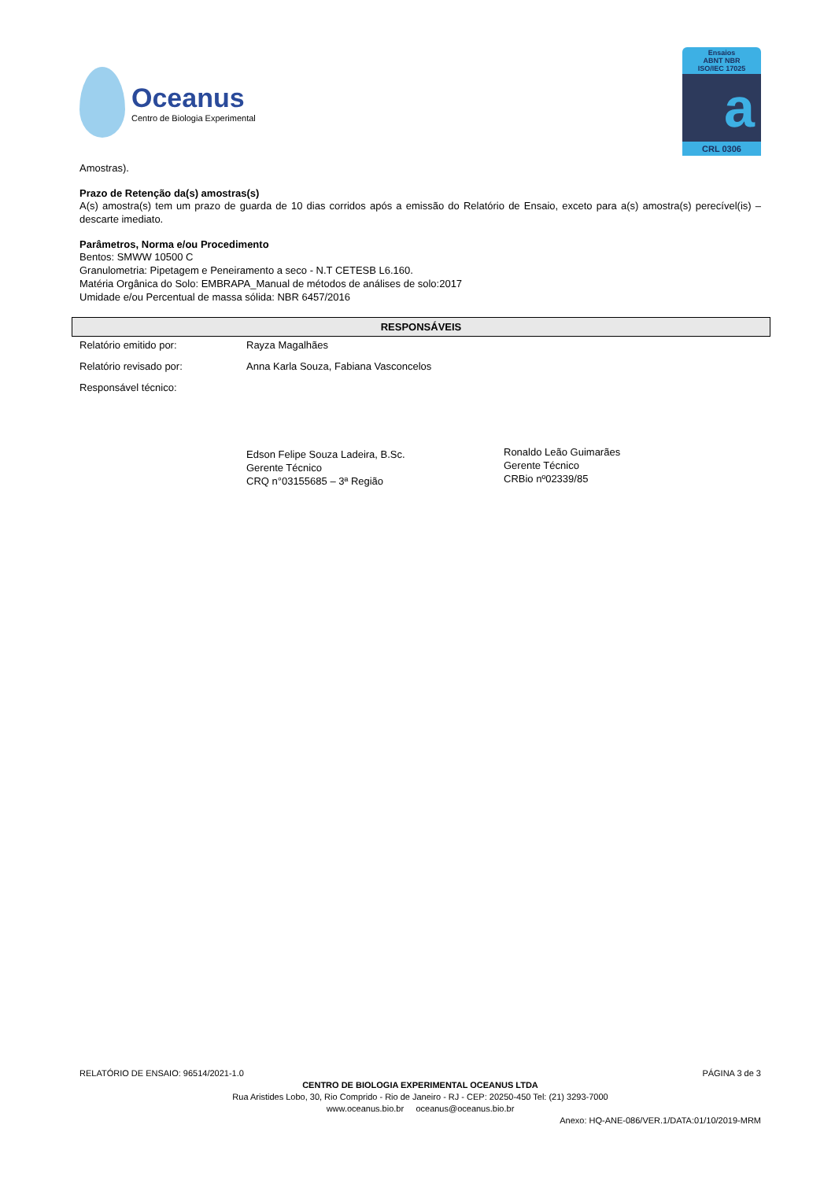Oceanus
Centro de Biologia Experimental
Ensaios
ABNT NBR
ISO/IEC 17025
a
CRL 0306
Amostras).
Prazo de Retenção da(s) amostras(s)
A(s) amostra(s) tem um prazo de guarda de 10 dias corridos após a emissão do Relatório de Ensaio, exceto para a(s) amostra(s) perecível(is) – descarte imediato.
Parâmetros, Norma e/ou Procedimento
Bentos: SMWW 10500 C
Granulometria: Pipetagem e Peneiramento a seco - N.T CETESB L6.160.
Matéria Orgânica do Solo: EMBRAPA_Manual de métodos de análises de solo:2017
Umidade e/ou Percentual de massa sólida: NBR 6457/2016
RESPONSÁVEIS
| Relatório emitido por: | Rayza Magalhães |
| Relatório revisado por: | Anna Karla Souza, Fabiana Vasconcelos |
| Responsável técnico: | |
Edson Felipe Souza Ladeira, B.Sc.
Gerente Técnico
CRQ n°03155685 – 3ª Região
Ronaldo Leão Guimarães
Gerente Técnico
CRBio nº02339/85
RELATÓRIO DE ENSAIO: 96514/2021-1.0 PÁGINA 3 de 3
CENTRO DE BIOLOGIA EXPERIMENTAL OCEANUS LTDA
Rua Aristides Lobo, 30, Rio Comprido - Rio de Janeiro - RJ - CEP: 20250-450 Tel: (21) 3293-7000
www.oceanus.bio.br oceanus@oceanus.bio.br
Anexo: HQ-ANE-086/VER.1/DATA:01/10/2019-MRM